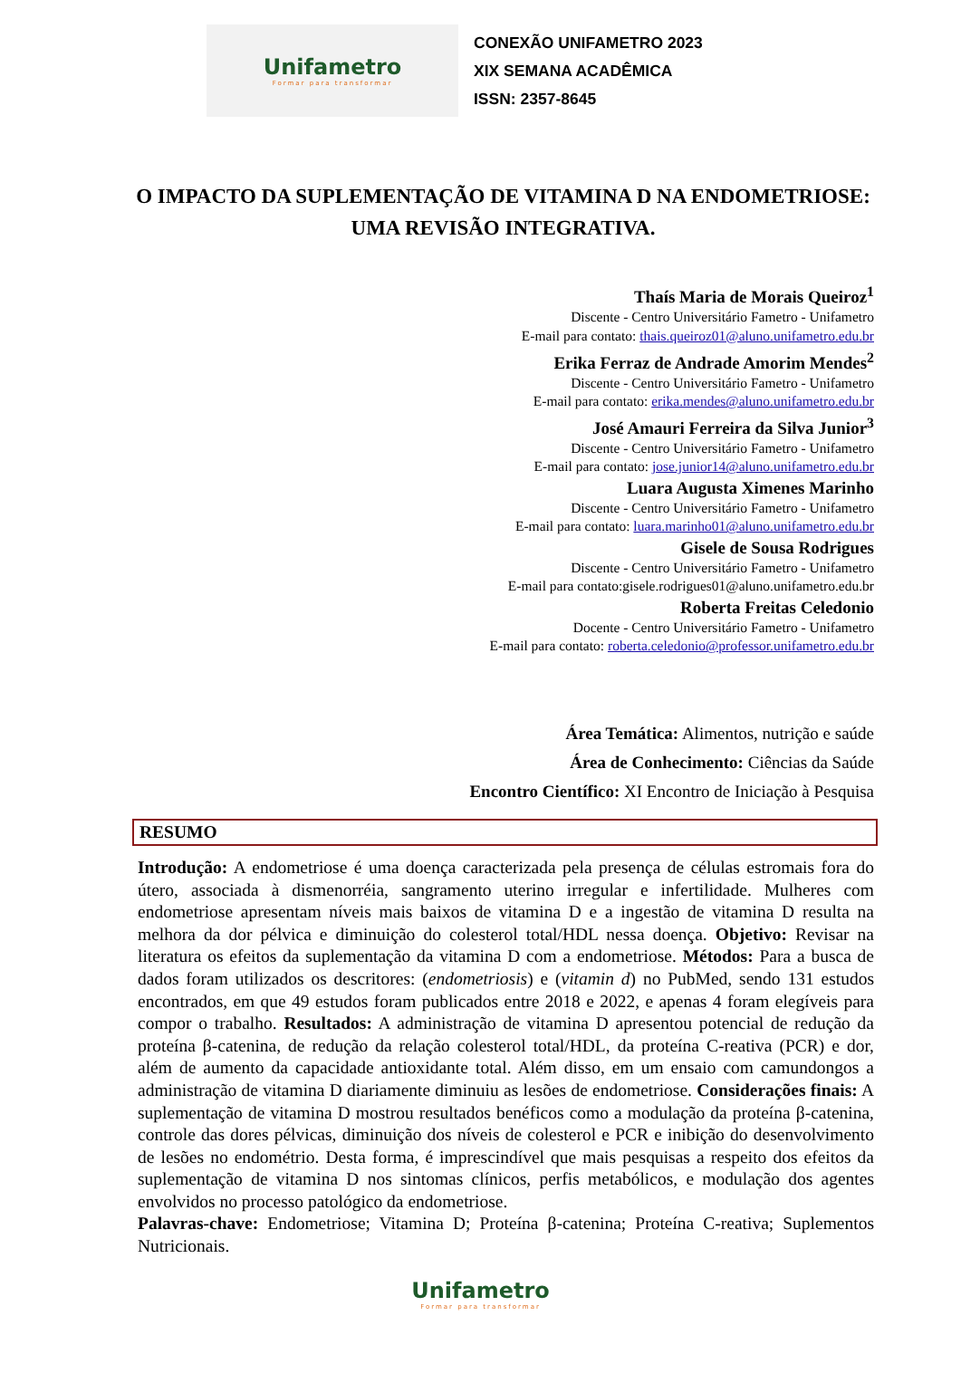Unifametro
Formar para transformar
CONEXÃO UNIFAMETRO 2023
XIX SEMANA ACADÊMICA
ISSN: 2357-8645
O IMPACTO DA SUPLEMENTAÇÃO DE VITAMINA D NA ENDOMETRIOSE: UMA REVISÃO INTEGRATIVA.
Thaís Maria de Morais Queiroz<sup>1</sup>
Discente - Centro Universitário Fametro - Unifametro
E-mail para contato: thais.queiroz01@aluno.unifametro.edu.br
Erika Ferraz de Andrade Amorim Mendes<sup>2</sup>
Discente - Centro Universitário Fametro - Unifametro
E-mail para contato: erika.mendes@aluno.unifametro.edu.br
José Amauri Ferreira da Silva Junior<sup>3</sup>
Discente - Centro Universitário Fametro - Unifametro
E-mail para contato: jose.junior14@aluno.unifametro.edu.br
Luara Augusta Ximenes Marinho
Discente - Centro Universitário Fametro - Unifametro
E-mail para contato: luara.marinho01@aluno.unifametro.edu.br
Gisele de Sousa Rodrigues
Discente - Centro Universitário Fametro - Unifametro
E-mail para contato:gisele.rodrigues01@aluno.unifametro.edu.br
Roberta Freitas Celedonio
Docente - Centro Universitário Fametro - Unifametro
E-mail para contato: roberta.celedonio@professor.unifametro.edu.br
Área Temática: Alimentos, nutrição e saúde
Área de Conhecimento: Ciências da Saúde
Encontro Científico: XI Encontro de Iniciação à Pesquisa
RESUMO
Introdução: A endometriose é uma doença caracterizada pela presença de células estromais fora do útero, associada à dismenorréia, sangramento uterino irregular e infertilidade. Mulheres com endometriose apresentam níveis mais baixos de vitamina D e a ingestão de vitamina D resulta na melhora da dor pélvica e diminuição do colesterol total/HDL nessa doença. Objetivo: Revisar na literatura os efeitos da suplementação da vitamina D com a endometriose. Métodos: Para a busca de dados foram utilizados os descritores: (endometriosis) e (vitamin d) no PubMed, sendo 131 estudos encontrados, em que 49 estudos foram publicados entre 2018 e 2022, e apenas 4 foram elegíveis para compor o trabalho. Resultados: A administração de vitamina D apresentou potencial de redução da proteína β-catenina, de redução da relação colesterol total/HDL, da proteína C-reativa (PCR) e dor, além de aumento da capacidade antioxidante total. Além disso, em um ensaio com camundongos a administração de vitamina D diariamente diminuiu as lesões de endometriose. Considerações finais: A suplementação de vitamina D mostrou resultados benéficos como a modulação da proteína β-catenina, controle das dores pélvicas, diminuição dos níveis de colesterol e PCR e inibição do desenvolvimento de lesões no endométrio. Desta forma, é imprescindível que mais pesquisas a respeito dos efeitos da suplementação de vitamina D nos sintomas clínicos, perfis metabólicos, e modulação dos agentes envolvidos no processo patológico da endometriose.
Palavras-chave: Endometriose; Vitamina D; Proteína β-catenina; Proteína C-reativa; Suplementos Nutricionais.
Unifametro
Formar para transformar